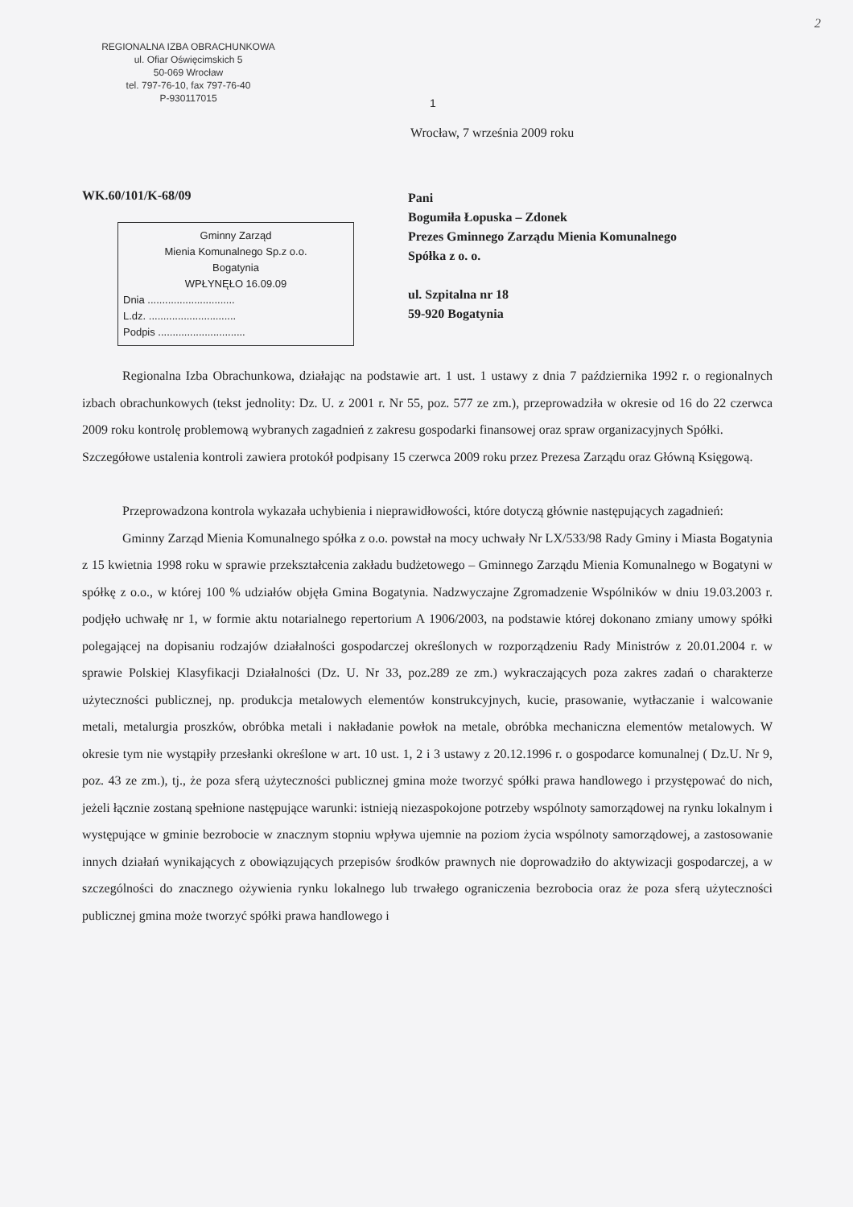2
REGIONALNA IZBA OBRACHUNKOWA
ul. Ofiar Oświęcimskich 5
50-069 Wrocław
tel. 797-76-10, fax 797-76-40
P-930117015
1
Wrocław, 7 września 2009 roku
WK.60/101/K-68/09
Gminny Zarząd
Mienia Komunalnego Sp.z o.o.
Bogatynia
WPŁYNĘŁO 16.09.09
Dnia ..............................
L.dz. ..............................
Podpis ..............................
Pani
Bogumiła Łopuska – Zdonek
Prezes Gminnego Zarządu Mienia Komunalnego
Spółka z o. o.
ul. Szpitalna nr 18
59-920 Bogatynia
Regionalna Izba Obrachunkowa, działając na podstawie art. 1 ust. 1 ustawy z dnia 7 października 1992 r. o regionalnych izbach obrachunkowych (tekst jednolity: Dz. U. z 2001 r. Nr 55, poz. 577 ze zm.), przeprowadziła w okresie od 16 do 22 czerwca 2009 roku kontrolę problemową wybranych zagadnień z zakresu gospodarki finansowej oraz spraw organizacyjnych Spółki.
Szczegółowe ustalenia kontroli zawiera protokół podpisany 15 czerwca 2009 roku przez Prezesa Zarządu oraz Główną Księgową.
Przeprowadzona kontrola wykazała uchybienia i nieprawidłowości, które dotyczą głównie następujących zagadnień:
Gminny Zarząd Mienia Komunalnego spółka z o.o. powstał na mocy uchwały Nr LX/533/98 Rady Gminy i Miasta Bogatynia z 15 kwietnia 1998 roku w sprawie przekształcenia zakładu budżetowego – Gminnego Zarządu Mienia Komunalnego w Bogatyni w spółkę z o.o., w której 100 % udziałów objęła Gmina Bogatynia. Nadzwyczajne Zgromadzenie Wspólników w dniu 19.03.2003 r. podjęło uchwałę nr 1, w formie aktu notarialnego repertorium A 1906/2003, na podstawie której dokonano zmiany umowy spółki polegającej na dopisaniu rodzajów działalności gospodarczej określonych w rozporządzeniu Rady Ministrów z 20.01.2004 r. w sprawie Polskiej Klasyfikacji Działalności (Dz. U. Nr 33, poz.289 ze zm.) wykraczających poza zakres zadań o charakterze użyteczności publicznej, np. produkcja metalowych elementów konstrukcyjnych, kucie, prasowanie, wytłaczanie i walcowanie metali, metalurgia proszków, obróbka metali i nakładanie powłok na metale, obróbka mechaniczna elementów metalowych. W okresie tym nie wystąpiły przesłanki określone w art. 10 ust. 1, 2 i 3 ustawy z 20.12.1996 r. o gospodarce komunalnej ( Dz.U. Nr 9, poz. 43 ze zm.), tj., że poza sferą użyteczności publicznej gmina może tworzyć spółki prawa handlowego i przystępować do nich, jeżeli łącznie zostaną spełnione następujące warunki: istnieją niezaspokojone potrzeby wspólnoty samorządowej na rynku lokalnym i występujące w gminie bezrobocie w znacznym stopniu wpływa ujemnie na poziom życia wspólnoty samorządowej, a zastosowanie innych działań wynikających z obowiązujących przepisów środków prawnych nie doprowadziło do aktywizacji gospodarczej, a w szczególności do znacznego ożywienia rynku lokalnego lub trwałego ograniczenia bezrobocia oraz że poza sferą użyteczności publicznej gmina może tworzyć spółki prawa handlowego i